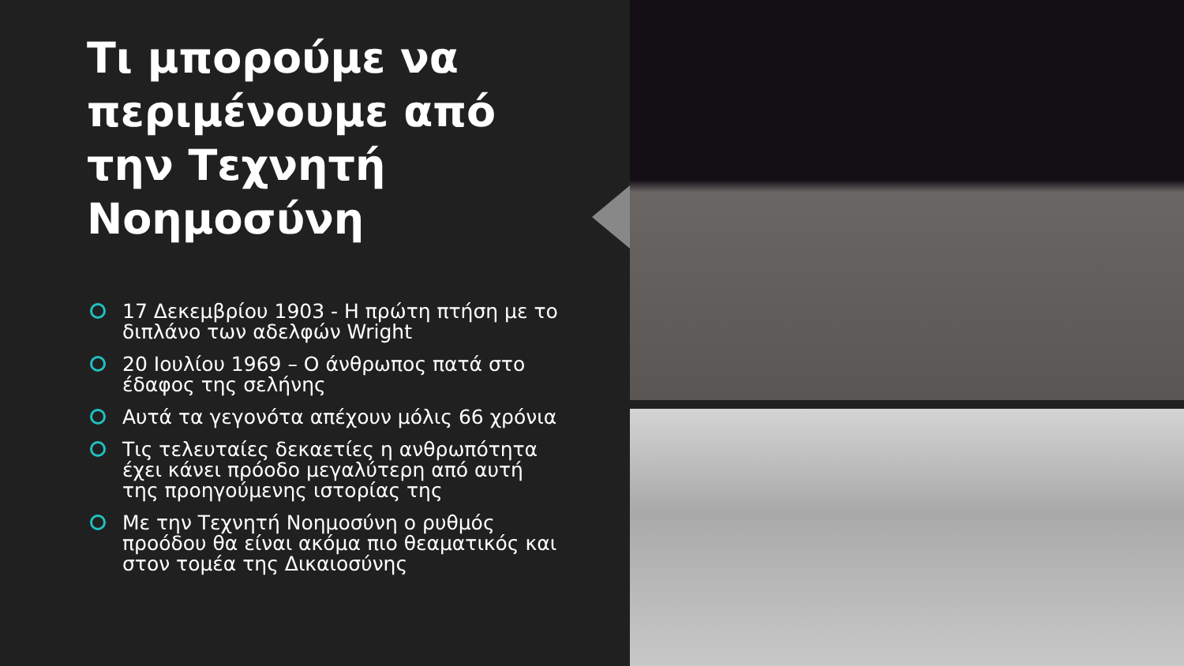Τι μπορούμε να περιμένουμε από την Τεχνητή Νοημοσύνη
17 Δεκεμβρίου 1903 - Η πρώτη πτήση με το διπλάνο των αδελφών Wright
20 Ιουλίου 1969 – Ο άνθρωπος πατά στο έδαφος της σελήνης
Αυτά τα γεγονότα απέχουν μόλις 66 χρόνια
Τις τελευταίες δεκαετίες η ανθρωπότητα έχει κάνει πρόοδο μεγαλύτερη από αυτή της προηγούμενης ιστορίας της
Με την Τεχνητή Νοημοσύνη ο ρυθμός προόδου θα είναι ακόμα πιο θεαματικός και στον τομέα της Δικαιοσύνης